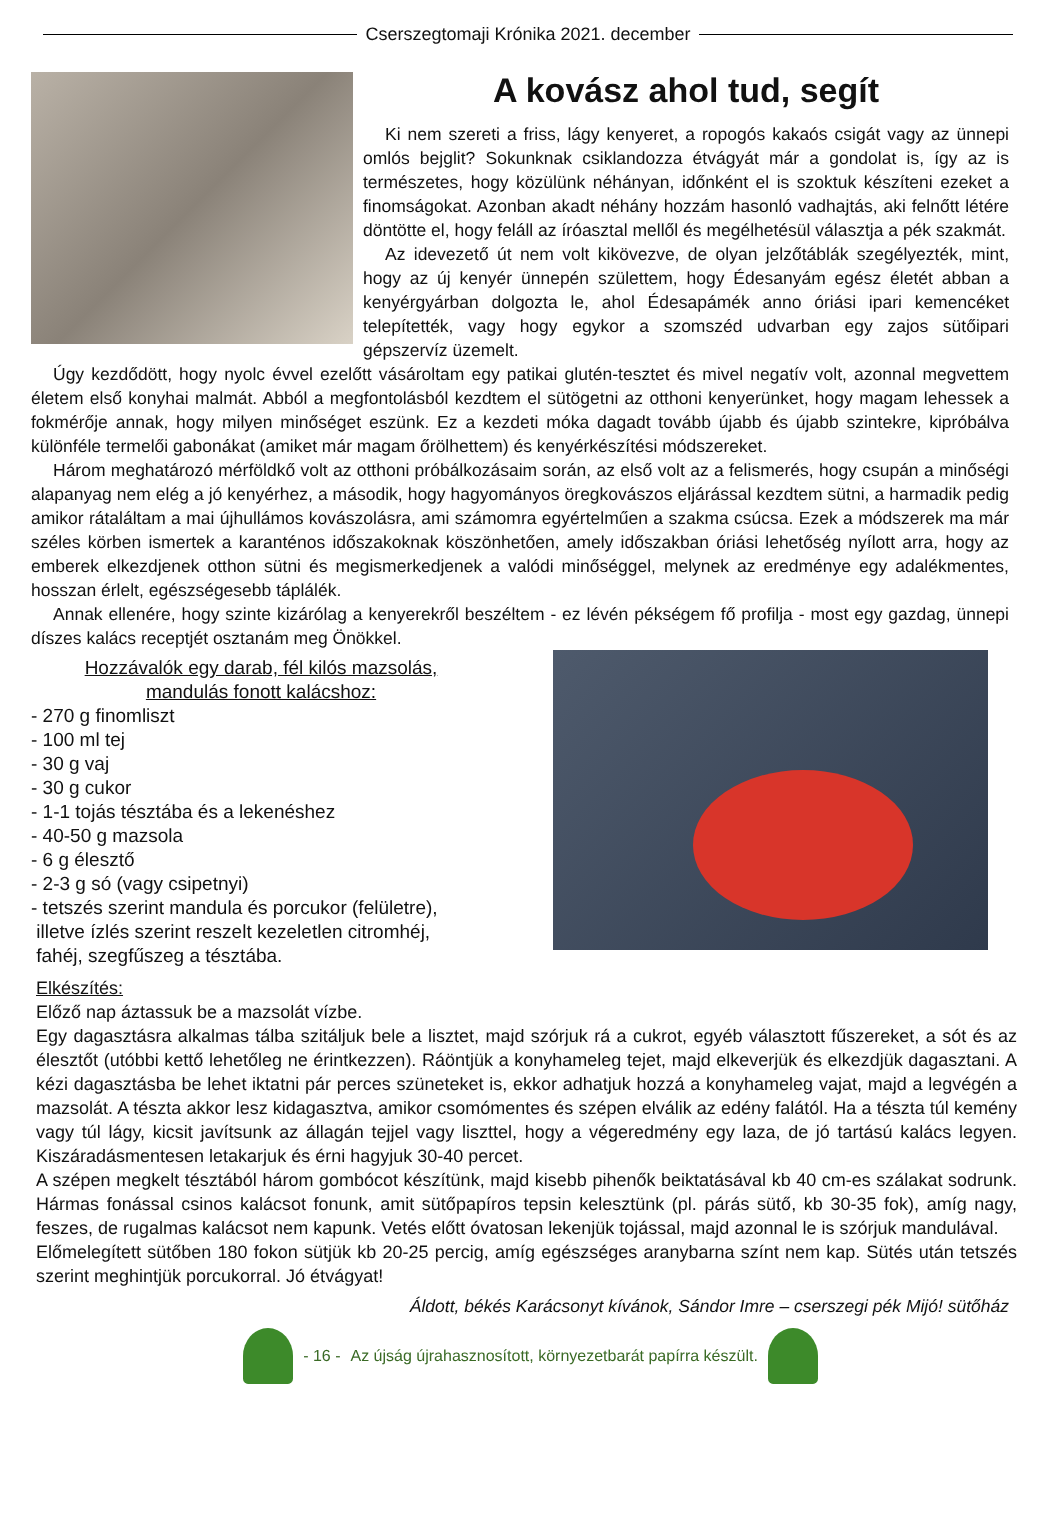Cserszegtomaji Krónika 2021. december
A kovász ahol tud, segít
Ki nem szereti a friss, lágy kenyeret, a ropogós kakaós csigát vagy az ünnepi omlós bejglit? Sokunknak csiklandozza étvágyát már a gondolat is, így az is természetes, hogy közülünk néhányan, időnként el is szoktuk készíteni ezeket a finomságokat. Azonban akadt néhány hozzám hasonló vadhajtás, aki felnőtt létére döntötte el, hogy feláll az íróasztal mellől és megélhetésül választja a pék szakmát.
Az idevezető út nem volt kikövezve, de olyan jelzőtáblák szegélyezték, mint, hogy az új kenyér ünnepén születtem, hogy Édesanyám egész életét abban a kenyérgyárban dolgozta le, ahol Édesapámék anno óriási ipari kemencéket telepítették, vagy hogy egykor a szomszéd udvarban egy zajos sütőipari gépszervíz üzemelt.
Úgy kezdődött, hogy nyolc évvel ezelőtt vásároltam egy patikai glutén-tesztet és mivel negatív volt, azonnal megvettem életem első konyhai malmát. Abból a megfontolásból kezdtem el sütögetni az otthoni kenyerünket, hogy magam lehessek a fokmérője annak, hogy milyen minőséget eszünk. Ez a kezdeti móka dagadt tovább újabb és újabb szintekre, kipróbálva különféle termelői gabonákat (amiket már magam őrölhettem) és kenyérkészítési módszereket.
Három meghatározó mérföldkő volt az otthoni próbálkozásaim során, az első volt az a felismerés, hogy csupán a minőségi alapanyag nem elég a jó kenyérhez, a második, hogy hagyományos öregkovászos eljárással kezdtem sütni, a harmadik pedig amikor rátaláltam a mai újhullámos kovászolásra, ami számomra egyértelműen a szakma csúcsa. Ezek a módszerek ma már széles körben ismertek a karanténos időszakoknak köszönhetően, amely időszakban óriási lehetőség nyílott arra, hogy az emberek elkezdjenek otthon sütni és megismerkedjenek a valódi minőséggel, melynek az eredménye egy adalékmentes, hosszan érlelt, egészségesebb táplálék.
Annak ellenére, hogy szinte kizárólag a kenyerekről beszéltem - ez lévén pékségem fő profilja - most egy gazdag, ünnepi díszes kalács receptjét osztanám meg Önökkel.
Hozzávalók egy darab, fél kilós mazsolás,
mandulás fonott kalácshoz:
- 270 g finomliszt
- 100 ml tej
- 30 g vaj
- 30 g cukor
- 1-1 tojás tésztába és a lekenéshez
- 40-50 g mazsola
- 6 g élesztő
- 2-3 g só (vagy csipetnyi)
- tetszés szerint mandula és porcukor (felületre),
illetve ízlés szerint reszelt kezeletlen citromhéj,
fahéj, szegfűszeg a tésztába.
Elkészítés:
Előző nap áztassuk be a mazsolát vízbe.
Egy dagasztásra alkalmas tálba szitáljuk bele a lisztet, majd szórjuk rá a cukrot, egyéb választott fűszereket, a sót és az élesztőt (utóbbi kettő lehetőleg ne érintkezzen). Ráöntjük a konyhameleg tejet, majd elkeverjük és elkezdjük dagasztani. A kézi dagasztásba be lehet iktatni pár perces szüneteket is, ekkor adhatjuk hozzá a konyhameleg vajat, majd a legvégén a mazsolát. A tészta akkor lesz kidagasztva, amikor csomómentes és szépen elválik az edény falától. Ha a tészta túl kemény vagy túl lágy, kicsit javítsunk az állagán tejjel vagy liszttel, hogy a végeredmény egy laza, de jó tartású kalács legyen. Kiszáradásmentesen letakarjuk és érni hagyjuk 30-40 percet.
A szépen megkelt tésztából három gombócot készítünk, majd kisebb pihenők beiktatásával kb 40 cm-es szálakat sodrunk. Hármas fonással csinos kalácsot fonunk, amit sütőpapíros tepsin kelesztünk (pl. párás sütő, kb 30-35 fok), amíg nagy, feszes, de rugalmas kalácsot nem kapunk. Vetés előtt óvatosan lekenjük tojással, majd azonnal le is szórjuk mandulával.
Előmelegített sütőben 180 fokon sütjük kb 20-25 percig, amíg egészséges aranybarna színt nem kap. Sütés után tetszés szerint meghintjük porcukorral. Jó étvágyat!
Áldott, békés Karácsonyt kívánok, Sándor Imre – cserszegi pék Mijó! sütőház
- 16 - Az újság újrahasznosított, környezetbarát papírra készült.